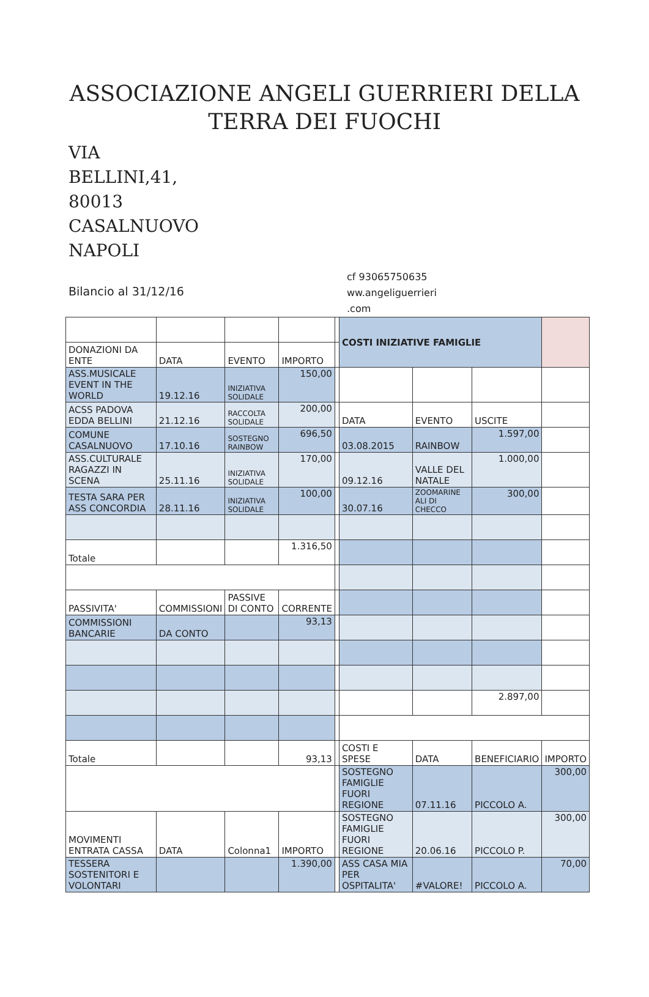ASSOCIAZIONE ANGELI GUERRIERI DELLA TERRA DEI FUOCHI
VIA BELLINI,41, 80013 CASALNUOVO NAPOLI
Bilancio al 31/12/16
cf 93065750635
ww.angeliguerrieri
.com
| | | | | | COSTI INIZIATIVE FAMIGLIE | | | |
| DONAZIONI DA ENTE | DATA | EVENTO | IMPORTO | | | | | |
| ASS.MUSICALE EVENT IN THE WORLD | 19.12.16 | INIZIATIVA SOLIDALE | 150,00 | | | | | |
| ACSS PADOVA EDDA BELLINI | 21.12.16 | RACCOLTA SOLIDALE | 200,00 | | DATA | EVENTO | USCITE | |
| COMUNE CASALNUOVO | 17.10.16 | SOSTEGNO RAINBOW | 696,50 | | 03.08.2015 | RAINBOW | 1.597,00 | |
| ASS.CULTURALE RAGAZZI IN SCENA | 25.11.16 | INIZIATIVA SOLIDALE | 170,00 | | 09.12.16 | VALLE DEL NATALE | 1.000,00 | |
| TESTA SARA PER ASS CONCORDIA | 28.11.16 | INIZIATIVA SOLIDALE | 100,00 | | 30.07.16 | ZOOMARINE ALI DI CHECCO | 300,00 | |
| Totale | | | 1.316,50 | | | | | |
| PASSIVITA' | COMMISSIONI | PASSIVE DI CONTO | CORRENTE | | | | | |
| COMMISSIONI BANCARIE | DA CONTO | | 93,13 | | | | | |
| | | | | | | | 2.897,00 | |
| Totale | | | 93,13 | | COSTI E SPESE | DATA | BENEFICIARIO | IMPORTO |
| | | | | | SOSTEGNO FAMIGLIE FUORI REGIONE | 07.11.16 | PICCOLO A. | 300,00 |
| MOVIMENTI ENTRATA CASSA | DATA | Colonna1 | IMPORTO | | SOSTEGNO FAMIGLIE FUORI REGIONE | 20.06.16 | PICCOLO P. | 300,00 |
| TESSERA SOSTENITORI E VOLONTARI | | | 1.390,00 | | ASS CASA MIA PER OSPITALITA' | #VALORE! | PICCOLO A. | 70,00 |